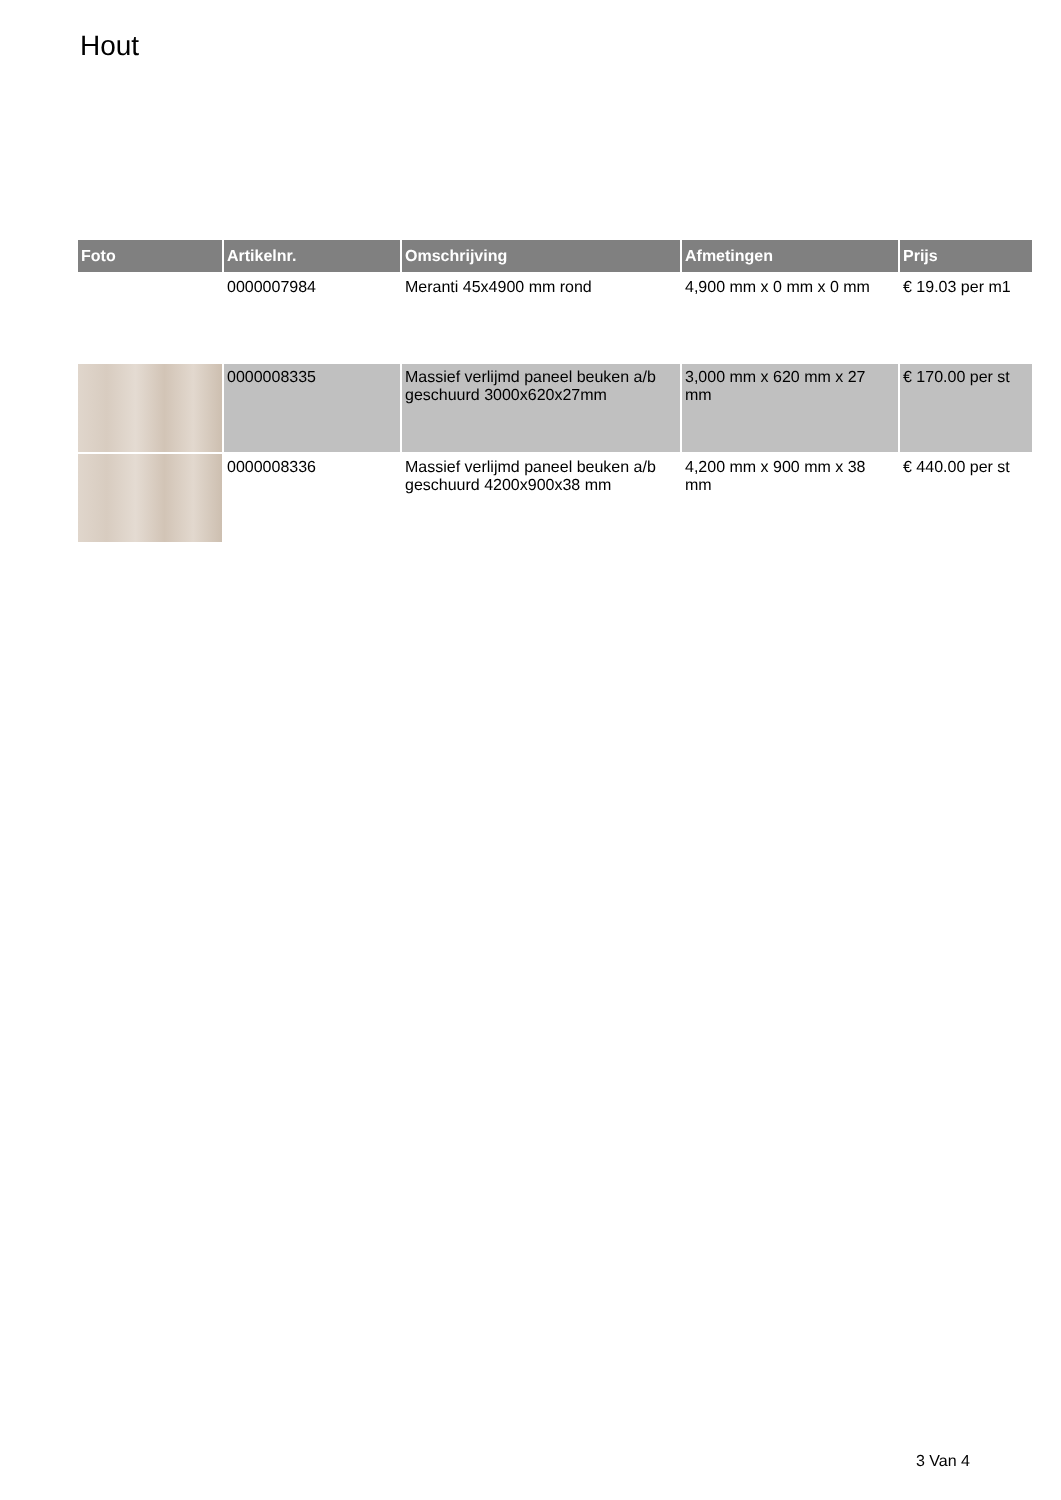Hout
| Foto | Artikelnr. | Omschrijving | Afmetingen | Prijs |
| --- | --- | --- | --- | --- |
| | 0000007984 | Meranti 45x4900 mm rond | 4,900 mm x 0 mm x 0 mm | € 19.03 per m1 |
| | 0000008335 | Massief verlijmd paneel beuken a/b geschuurd 3000x620x27mm | 3,000 mm x 620 mm x 27 mm | € 170.00 per st |
| | 0000008336 | Massief verlijmd paneel beuken a/b geschuurd 4200x900x38 mm | 4,200 mm x 900 mm x 38 mm | € 440.00 per st |
3 Van 4